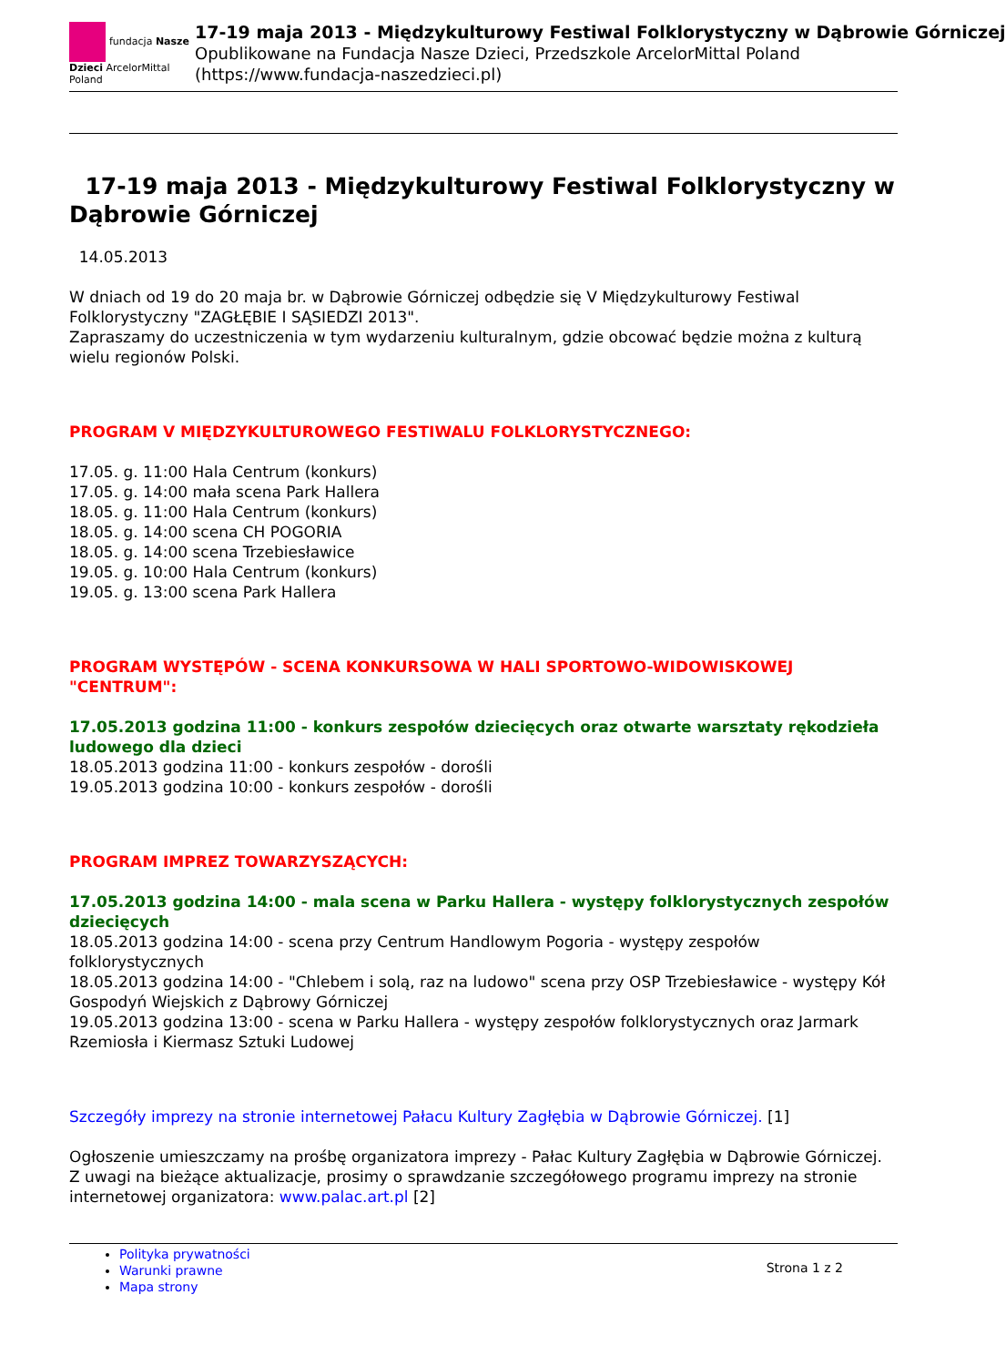fundacja Nasze Dzieci ArcelorMittal Poland
17-19 maja 2013 - Międzykulturowy Festiwal Folklorystyczny w Dąbrowie Górniczej
Opublikowane na Fundacja Nasze Dzieci, Przedszkole ArcelorMittal Poland
(https://www.fundacja-naszedzieci.pl)
17-19 maja 2013 - Międzykulturowy Festiwal Folklorystyczny w Dąbrowie Górniczej
14.05.2013
W dniach od 19 do 20 maja br. w Dąbrowie Górniczej odbędzie się V Międzykulturowy Festiwal Folklorystyczny "ZAGŁĘBIE I SĄSIEDZI 2013".
Zapraszamy do uczestniczenia w tym wydarzeniu kulturalnym, gdzie obcować będzie można z kulturą wielu regionów Polski.
PROGRAM V MIĘDZYKULTUROWEGO FESTIWALU FOLKLORYSTYCZNEGO:
17.05. g. 11:00 Hala Centrum (konkurs)
17.05. g. 14:00 mała scena Park Hallera
18.05. g. 11:00 Hala Centrum (konkurs)
18.05. g. 14:00 scena CH POGORIA
18.05. g. 14:00 scena Trzebiesławice
19.05. g. 10:00 Hala Centrum (konkurs)
19.05. g. 13:00 scena Park Hallera
PROGRAM WYSTĘPÓW - SCENA KONKURSOWA W HALI SPORTOWO-WIDOWISKOWEJ "CENTRUM":
17.05.2013 godzina 11:00 - konkurs zespołów dziecięcych oraz otwarte warsztaty rękodzieła ludowego dla dzieci
18.05.2013 godzina 11:00 - konkurs zespołów - dorośli
19.05.2013 godzina 10:00 - konkurs zespołów - dorośli
PROGRAM IMPREZ TOWARZYSZĄCYCH:
17.05.2013 godzina 14:00 - mala scena w Parku Hallera - występy folklorystycznych zespołów dziecięcych
18.05.2013 godzina 14:00 - scena przy Centrum Handlowym Pogoria - występy zespołów folklorystycznych
18.05.2013 godzina 14:00 - "Chlebem i solą, raz na ludowo" scena przy OSP Trzebiesławice - występy Kół Gospodyń Wiejskich z Dąbrowy Górniczej
19.05.2013 godzina 13:00 - scena w Parku Hallera - występy zespołów folklorystycznych oraz Jarmark Rzemiosła i Kiermasz Sztuki Ludowej
Szczegóły imprezy na stronie internetowej Pałacu Kultury Zagłębia w Dąbrowie Górniczej. [1]
Ogłoszenie umieszczamy na prośbę organizatora imprezy - Pałac Kultury Zagłębia w Dąbrowie Górniczej.
Z uwagi na bieżące aktualizacje, prosimy o sprawdzanie szczegółowego programu imprezy na stronie internetowej organizatora: www.palac.art.pl [2]
Polityka prywatności
Warunki prawne
Mapa strony
Strona 1 z 2